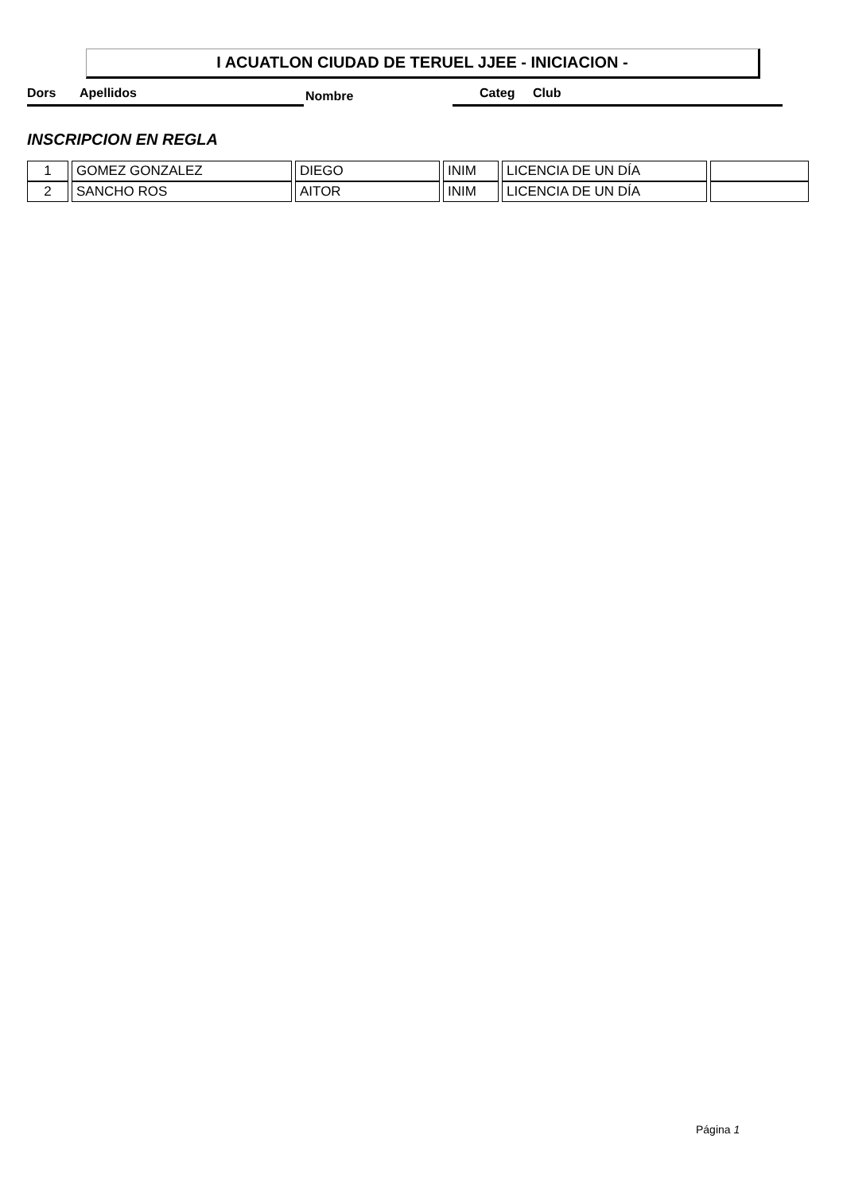I ACUATLON CIUDAD DE TERUEL JJEE - INICIACION -
Dors Apellidos Nombre Categ Club
INSCRIPCION EN REGLA
| 1 | GOMEZ GONZALEZ | DIEGO | INIM | LICENCIA DE UN DÍA | |
| 2 | SANCHO ROS | AITOR | INIM | LICENCIA DE UN DÍA | |
Página 1